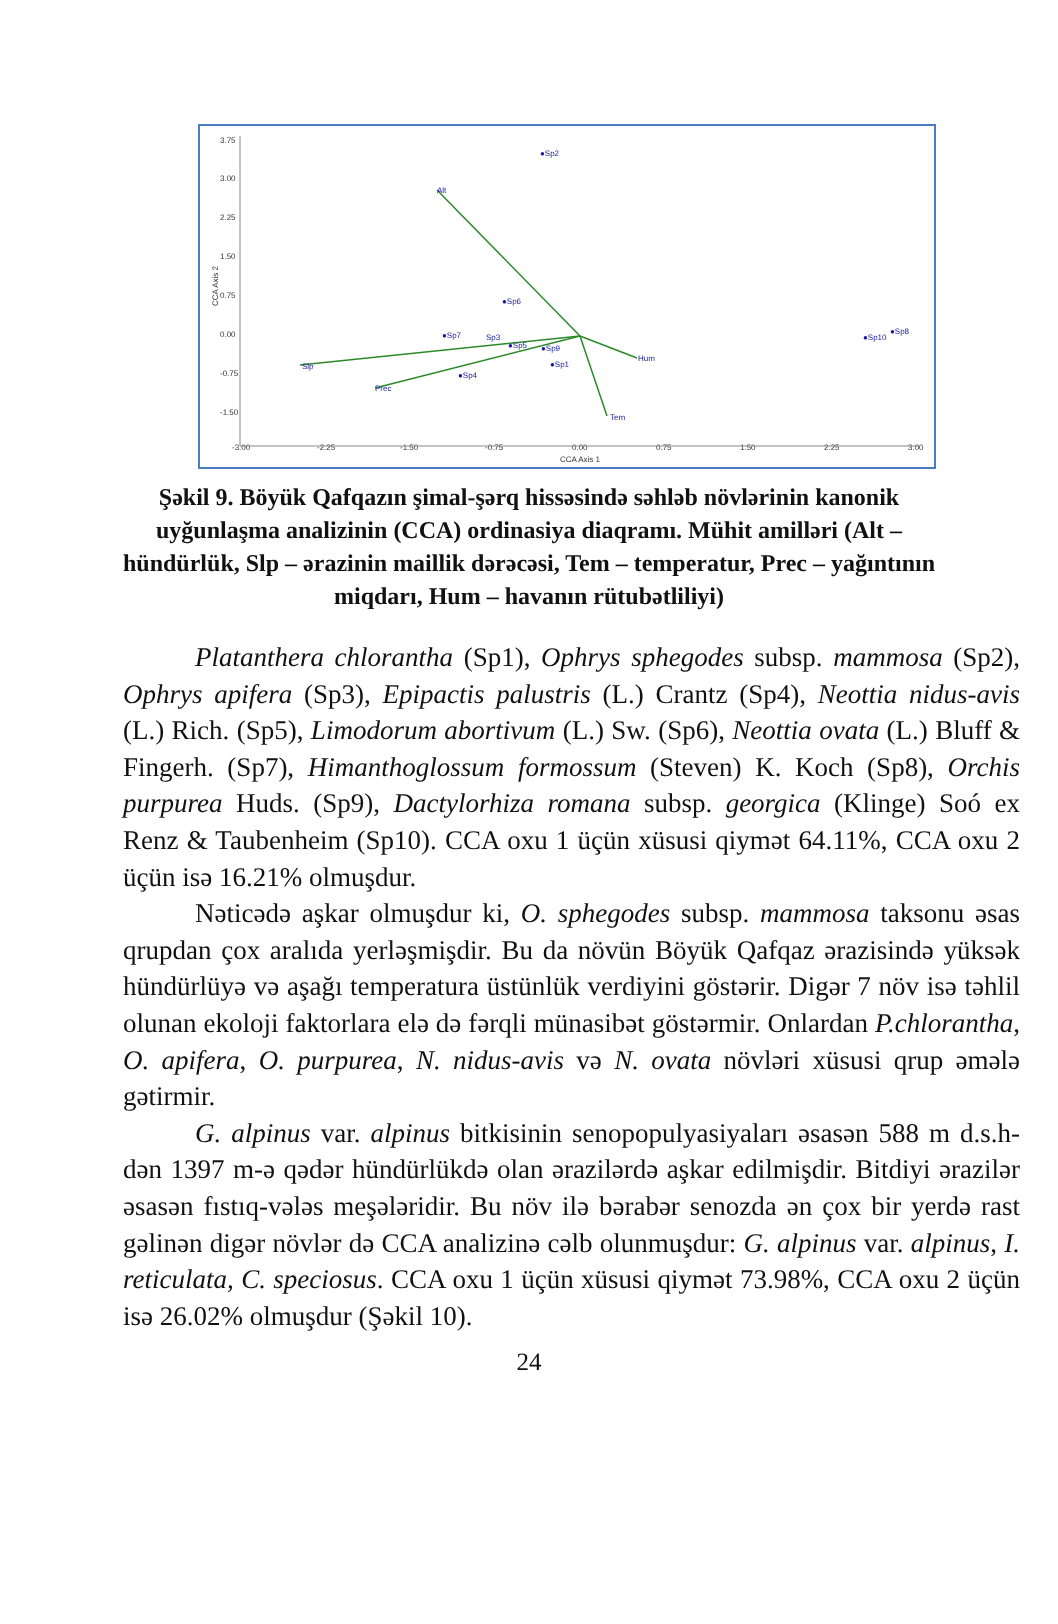3.75
3.00
2.25
1.50
0.75
0.00
-0.75
-1.50
-3.00
-2.25
-1.50
-0.75
0.00
0.75
1.50
2.25
3.00
CCA Axis 1
CCA Axis 2
Alt
Slp
Prec
Hum
Tem
●Sp2
●Sp6
●Sp7
Sp3
●Sp5
●Sp9
●Sp1
●Sp4
●Sp10
●Sp8
Şəkil 9. Böyük Qafqazın şimal-şərq hissəsində səhləb növlərinin kanonik uyğunlaşma analizinin (CCA) ordinasiya diaqramı. Mühit amilləri (Alt – hündürlük, Slp – ərazinin maillik dərəcəsi, Tem – temperatur, Prec – yağıntının miqdarı, Hum – havanın rütubətliliyi)
Platanthera chlorantha (Sp1), Ophrys sphegodes subsp. mammosa (Sp2), Ophrys apifera (Sp3), Epipactis palustris (L.) Crantz (Sp4), Neottia nidus-avis (L.) Rich. (Sp5), Limodorum abortivum (L.) Sw. (Sp6), Neottia ovata (L.) Bluff & Fingerh. (Sp7), Himanthoglossum formossum (Steven) K. Koch (Sp8), Orchis purpurea Huds. (Sp9), Dactylorhiza romana subsp. georgica (Klinge) Soó ex Renz & Taubenheim (Sp10). CCA oxu 1 üçün xüsusi qiymət 64.11%, CCA oxu 2 üçün isə 16.21% olmuşdur.
Nəticədə aşkar olmuşdur ki, O. sphegodes subsp. mammosa taksonu əsas qrupdan çox aralıda yerləşmişdir. Bu da növün Böyük Qafqaz ərazisində yüksək hündürlüyə və aşağı temperatura üstünlük verdiyini göstərir. Digər 7 növ isə təhlil olunan ekoloji faktorlara elə də fərqli münasibət göstərmir. Onlardan P.chlorantha, O. apifera, O. purpurea, N. nidus-avis və N. ovata növləri xüsusi qrup əmələ gətirmir.
G. alpinus var. alpinus bitkisinin senopopulyasiyaları əsasən 588 m d.s.h-dən 1397 m-ə qədər hündürlükdə olan ərazilərdə aşkar edilmişdir. Bitdiyi ərazilər əsasən fıstıq-vələs meşələridir. Bu növ ilə bərabər senozda ən çox bir yerdə rast gəlinən digər növlər də CCA analizinə cəlb olunmuşdur: G. alpinus var. alpinus, I. reticulata, C. speciosus. CCA oxu 1 üçün xüsusi qiymət 73.98%, CCA oxu 2 üçün isə 26.02% olmuşdur (Şəkil 10).
24